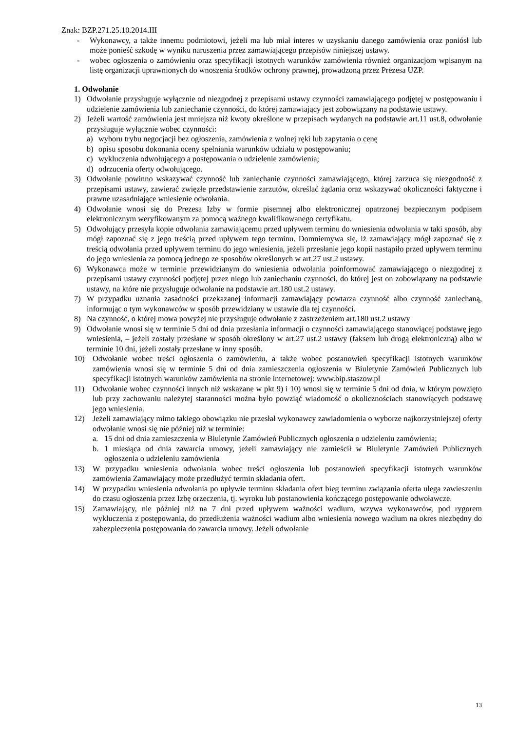Znak: BZP.271.25.10.2014.III
- Wykonawcy, a także innemu podmiotowi, jeżeli ma lub miał interes w uzyskaniu danego zamówienia oraz poniósł lub może ponieść szkodę w wyniku naruszenia przez zamawiającego przepisów niniejszej ustawy.
- wobec ogłoszenia o zamówieniu oraz specyfikacji istotnych warunków zamówienia również organizacjom wpisanym na listę organizacji uprawnionych do wnoszenia środków ochrony prawnej, prowadzoną przez Prezesa UZP.
1. Odwołanie
1) Odwołanie przysługuje wyłącznie od niezgodnej z przepisami ustawy czynności zamawiającego podjętej w postępowaniu i udzielenie zamówienia lub zaniechanie czynności, do której zamawiający jest zobowiązany na podstawie ustawy.
2) Jeżeli wartość zamówienia jest mniejsza niż kwoty określone w przepisach wydanych na podstawie art.11 ust.8, odwołanie przysługuje wyłącznie wobec czynności:
a) wyboru trybu negocjacji bez ogłoszenia, zamówienia z wolnej ręki lub zapytania o cenę
b) opisu sposobu dokonania oceny spełniania warunków udziału w postępowaniu;
c) wykluczenia odwołującego a postępowania o udzielenie zamówienia;
d) odrzucenia oferty odwołującego.
3) Odwołanie powinno wskazywać czynność lub zaniechanie czynności zamawiającego, której zarzuca się niezgodność z przepisami ustawy, zawierać zwięzłe przedstawienie zarzutów, określać żądania oraz wskazywać okoliczności faktyczne i prawne uzasadniające wniesienie odwołania.
4) Odwołanie wnosi się do Prezesa Izby w formie pisemnej albo elektronicznej opatrzonej bezpiecznym podpisem elektronicznym weryfikowanym za pomocą ważnego kwalifikowanego certyfikatu.
5) Odwołujący przesyła kopie odwołania zamawiającemu przed upływem terminu do wniesienia odwołania w taki sposób, aby mógł zapoznać się z jego treścią przed upływem tego terminu. Domniemywa się, iż zamawiający mógł zapoznać się z treścią odwołania przed upływem terminu do jego wniesienia, jeżeli przesłanie jego kopii nastąpiło przed upływem terminu do jego wniesienia za pomocą jednego ze sposobów określonych w art.27 ust.2 ustawy.
6) Wykonawca może w terminie przewidzianym do wniesienia odwołania poinformować zamawiającego o niezgodnej z przepisami ustawy czynności podjętej przez niego lub zaniechaniu czynności, do której jest on zobowiązany na podstawie ustawy, na które nie przysługuje odwołanie na podstawie art.180 ust.2 ustawy.
7) W przypadku uznania zasadności przekazanej informacji zamawiający powtarza czynność albo czynność zaniechaną, informując o tym wykonawców w sposób przewidziany w ustawie dla tej czynności.
8) Na czynność, o której mowa powyżej nie przysługuje odwołanie z zastrzeżeniem art.180 ust.2 ustawy
9) Odwołanie wnosi się w terminie 5 dni od dnia przesłania informacji o czynności zamawiającego stanowiącej podstawę jego wniesienia, – jeżeli zostały przesłane w sposób określony w art.27 ust.2 ustawy (faksem lub drogą elektroniczną) albo w terminie 10 dni, jeżeli zostały przesłane w inny sposób.
10) Odwołanie wobec treści ogłoszenia o zamówieniu, a także wobec postanowień specyfikacji istotnych warunków zamówienia wnosi się w terminie 5 dni od dnia zamieszczenia ogłoszenia w Biuletynie Zamówień Publicznych lub specyfikacji istotnych warunków zamówienia na stronie internetowej: www.bip.staszow.pl
11) Odwołanie wobec czynności innych niż wskazane w pkt 9) i 10) wnosi się w terminie 5 dni od dnia, w którym powzięto lub przy zachowaniu należytej staranności można było powziąć wiadomość o okolicznościach stanowiących podstawę jego wniesienia.
12) Jeżeli zamawiający mimo takiego obowiązku nie przesłał wykonawcy zawiadomienia o wyborze najkorzystniejszej oferty odwołanie wnosi się nie później niż w terminie:
a. 15 dni od dnia zamieszczenia w Biuletynie Zamówień Publicznych ogłoszenia o udzieleniu zamówienia;
b. 1 miesiąca od dnia zawarcia umowy, jeżeli zamawiający nie zamieścił w Biuletynie Zamówień Publicznych ogłoszenia o udzieleniu zamówienia
13) W przypadku wniesienia odwołania wobec treści ogłoszenia lub postanowień specyfikacji istotnych warunków zamówienia Zamawiający może przedłużyć termin składania ofert.
14) W przypadku wniesienia odwołania po upływie terminu składania ofert bieg terminu związania oferta ulega zawieszeniu do czasu ogłoszenia przez Izbę orzeczenia, tj. wyroku lub postanowienia kończącego postępowanie odwoławcze.
15) Zamawiający, nie później niż na 7 dni przed upływem ważności wadium, wzywa wykonawców, pod rygorem wykluczenia z postępowania, do przedłużenia ważności wadium albo wniesienia nowego wadium na okres niezbędny do zabezpieczenia postępowania do zawarcia umowy. Jeżeli odwołanie
13